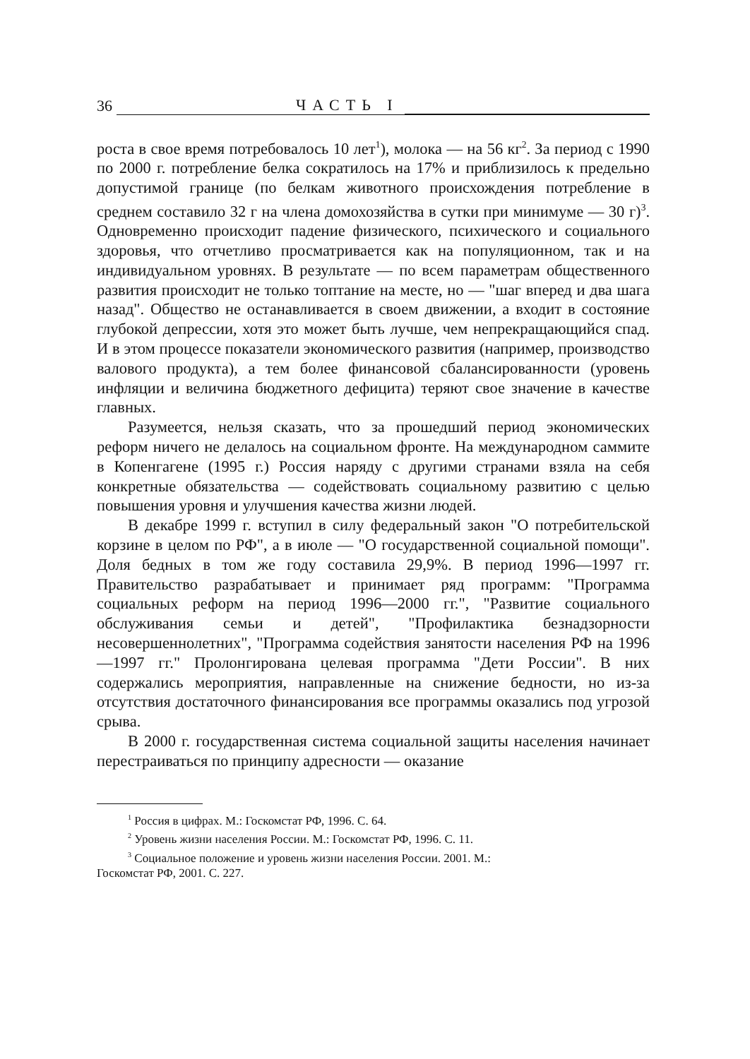36 ЧАСТЬ I
роста в свое время потребовалось 10 лет<sup>1</sup>), молока — на 56 кг<sup>2</sup>. За период с 1990 по 2000 г. потребление белка сократилось на 17% и приблизилось к предельно допустимой границе (по белкам животного происхождения потребление в среднем составило 32 г на члена домохозяйства в сутки при минимуме — 30 г)<sup>3</sup>. Одновременно происходит падение физического, психического и социального здоровья, что отчетливо просматривается как на популяционном, так и на индивидуальном уровнях. В результате — по всем параметрам общественного развития происходит не только топтание на месте, но — "шаг вперед и два шага назад". Общество не останавливается в своем движении, а входит в состояние глубокой депрессии, хотя это может быть лучше, чем непрекращающийся спад. И в этом процессе показатели экономического развития (например, производство валового продукта), а тем более финансовой сбалансированности (уровень инфляции и величина бюджетного дефицита) теряют свое значение в качестве главных.
Разумеется, нельзя сказать, что за прошедший период экономических реформ ничего не делалось на социальном фронте. На международном саммите в Копенгагене (1995 г.) Россия наряду с другими странами взяла на себя конкретные обязательства — содействовать социальному развитию с целью повышения уровня и улучшения качества жизни людей.
В декабре 1999 г. вступил в силу федеральный закон "О потребительской корзине в целом по РФ", а в июле — "О государственной социальной помощи". Доля бедных в том же году составила 29,9%. В период 1996—1997 гг. Правительство разрабатывает и принимает ряд программ: "Программа социальных реформ на период 1996—2000 гг.", "Развитие социального обслуживания семьи и детей", "Профилактика безнадзорности несовершеннолетних", "Программа содействия занятости населения РФ на 1996—1997 гг." Пролонгирована целевая программа "Дети России". В них содержались мероприятия, направленные на снижение бедности, но из-за отсутствия достаточного финансирования все программы оказались под угрозой срыва.
В 2000 г. государственная система социальной защиты населения начинает перестраиваться по принципу адресности — оказание
<sup>1</sup> Россия в цифрах. М.: Госкомстат РФ, 1996. С. 64.
<sup>2</sup> Уровень жизни населения России. М.: Госкомстат РФ, 1996. С. 11.
<sup>3</sup> Социальное положение и уровень жизни населения России. 2001. М.:
Госкомстат РФ, 2001. С. 227.